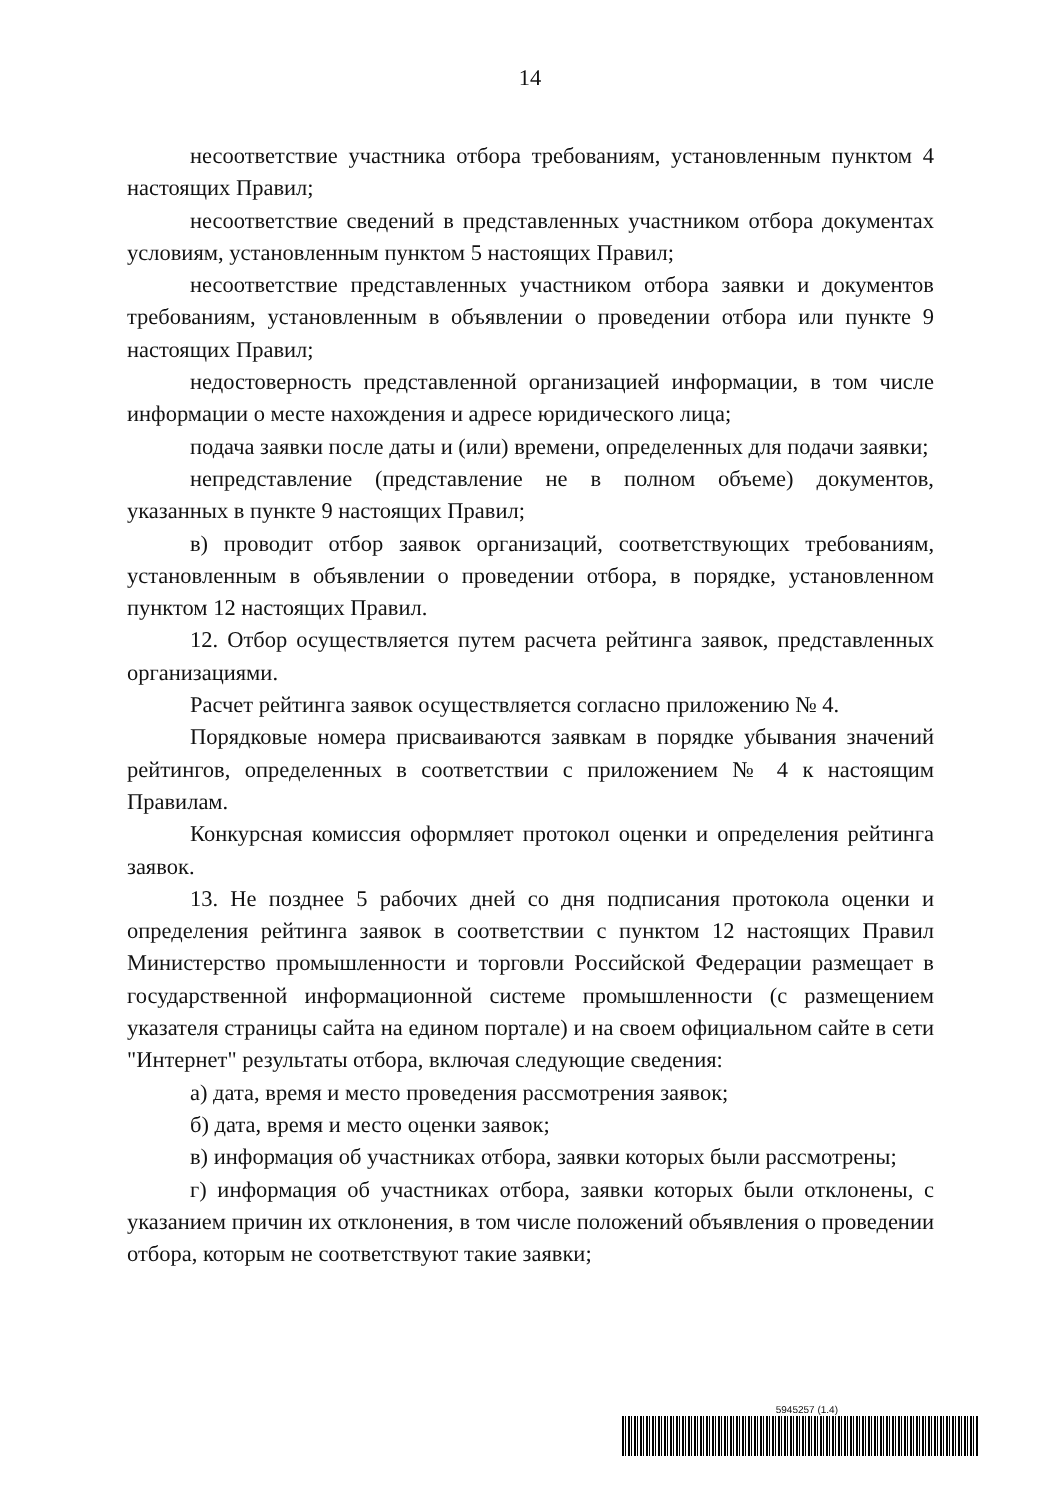14
несоответствие участника отбора требованиям, установленным пунктом 4 настоящих Правил;
несоответствие сведений в представленных участником отбора документах условиям, установленным пунктом 5 настоящих Правил;
несоответствие представленных участником отбора заявки и документов требованиям, установленным в объявлении о проведении отбора или пункте 9 настоящих Правил;
недостоверность представленной организацией информации, в том числе информации о месте нахождения и адресе юридического лица;
подача заявки после даты и (или) времени, определенных для подачи заявки;
непредставление (представление не в полном объеме) документов, указанных в пункте 9 настоящих Правил;
в) проводит отбор заявок организаций, соответствующих требованиям, установленным в объявлении о проведении отбора, в порядке, установленном пунктом 12 настоящих Правил.
12. Отбор осуществляется путем расчета рейтинга заявок, представленных организациями.
Расчет рейтинга заявок осуществляется согласно приложению № 4.
Порядковые номера присваиваются заявкам в порядке убывания значений рейтингов, определенных в соответствии с приложением № 4 к настоящим Правилам.
Конкурсная комиссия оформляет протокол оценки и определения рейтинга заявок.
13. Не позднее 5 рабочих дней со дня подписания протокола оценки и определения рейтинга заявок в соответствии с пунктом 12 настоящих Правил Министерство промышленности и торговли Российской Федерации размещает в государственной информационной системе промышленности (с размещением указателя страницы сайта на едином портале) и на своем официальном сайте в сети "Интернет" результаты отбора, включая следующие сведения:
а) дата, время и место проведения рассмотрения заявок;
б) дата, время и место оценки заявок;
в) информация об участниках отбора, заявки которых были рассмотрены;
г) информация об участниках отбора, заявки которых были отклонены, с указанием причин их отклонения, в том числе положений объявления о проведении отбора, которым не соответствуют такие заявки;
5945257 (1.4)